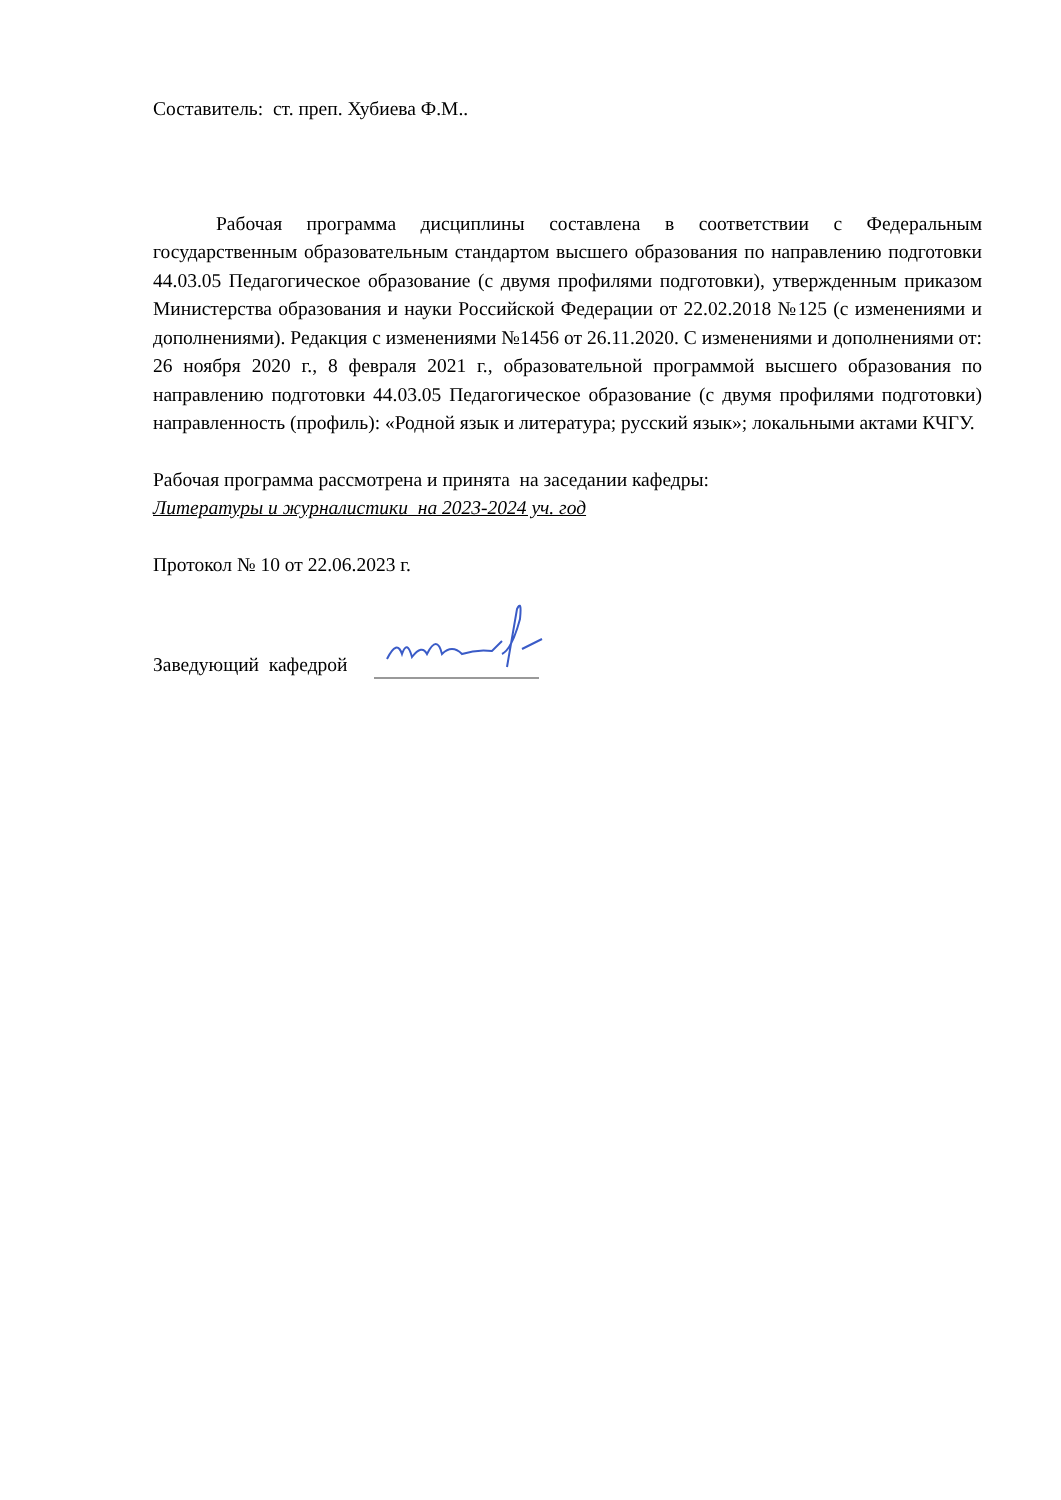Составитель: ст. преп. Хубиева Ф.М..
Рабочая программа дисциплины составлена в соответствии с Федеральным государственным образовательным стандартом высшего образования по направлению подготовки 44.03.05 Педагогическое образование (с двумя профилями подготовки), утвержденным приказом Министерства образования и науки Российской Федерации от 22.02.2018 №125 (с изменениями и дополнениями). Редакция с изменениями №1456 от 26.11.2020. С изменениями и дополнениями от: 26 ноября 2020 г., 8 февраля 2021 г., образовательной программой высшего образования по направлению подготовки 44.03.05 Педагогическое образование (с двумя профилями подготовки) направленность (профиль): «Родной язык и литература; русский язык»; локальными актами КЧГУ.
Рабочая программа рассмотрена и принята на заседании кафедры:
Литературы и журналистики на 2023-2024 уч. год
Протокол № 10 от 22.06.2023 г.
Заведующий кафедрой